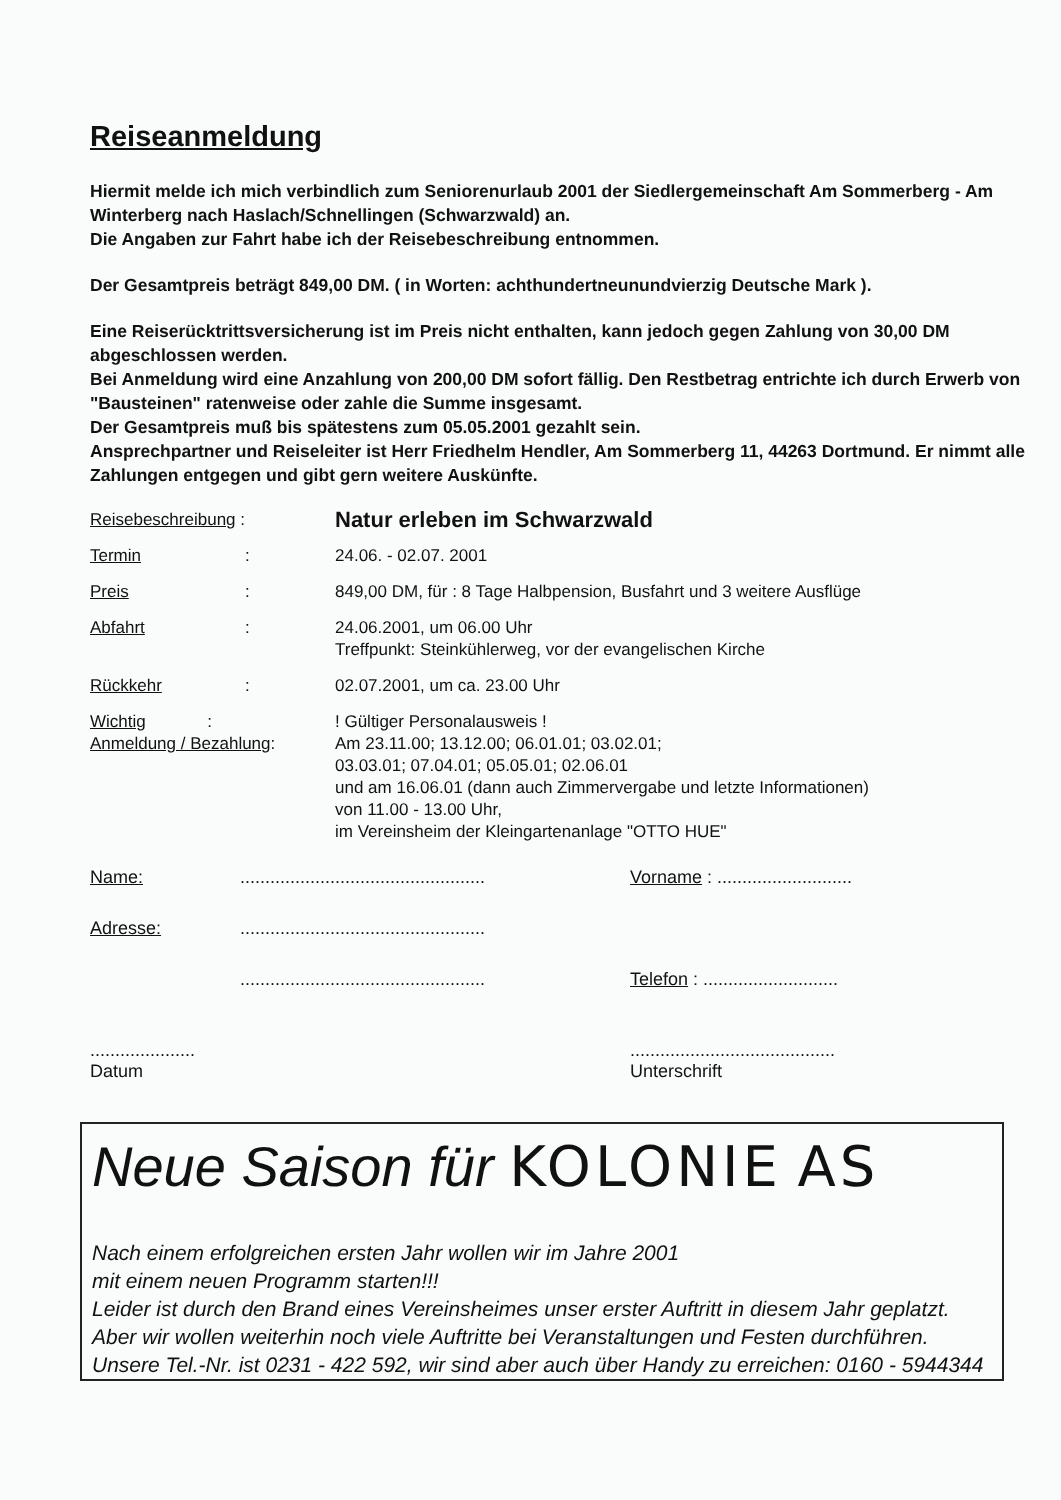Reiseanmeldung
Hiermit melde ich mich verbindlich zum Seniorenurlaub 2001 der Siedlergemeinschaft Am Sommerberg - Am Winterberg nach Haslach/Schnellingen (Schwarzwald) an.
Die Angaben zur Fahrt habe ich der Reisebeschreibung entnommen.
Der Gesamtpreis beträgt 849,00 DM. ( in Worten: achthundertneunundvierzig Deutsche Mark ).
Eine Reiserücktrittsversicherung ist im Preis nicht enthalten, kann jedoch gegen Zahlung von 30,00 DM abgeschlossen werden.
Bei Anmeldung wird eine Anzahlung von 200,00 DM sofort fällig. Den Restbetrag entrichte ich durch Erwerb von "Bausteinen" ratenweise oder zahle die Summe insgesamt.
Der Gesamtpreis muß bis spätestens zum 05.05.2001 gezahlt sein.
Ansprechpartner und Reiseleiter ist Herr Friedhelm Hendler, Am Sommerberg 11, 44263 Dortmund. Er nimmt alle Zahlungen entgegen und gibt gern weitere Auskünfte.
| Reisebeschreibung : | | Natur erleben im Schwarzwald |
| Termin | : | 24.06. - 02.07. 2001 |
| Preis | : | 849,00 DM, für : 8 Tage Halbpension, Busfahrt und 3 weitere Ausflüge |
| Abfahrt | : | 24.06.2001, um 06.00 Uhr Treffpunkt: Steinkühlerweg, vor der evangelischen Kirche |
| Rückkehr | : | 02.07.2001, um ca. 23.00 Uhr |
| Wichtig : Anmeldung / Bezahlung : | | ! Gültiger Personalausweis ! Am 23.11.00; 13.12.00; 06.01.01; 03.02.01; 03.03.01; 07.04.01; 05.05.01; 02.06.01 und am 16.06.01 (dann auch Zimmervergabe und letzte Informationen) von 11.00 - 13.00 Uhr, im Vereinsheim der Kleingartenanlage "OTTO HUE" |
Name:................................................. Vorname : ...........................
Adresse:.................................................
................................................. Telefon : ...........................
.....................
Datum.........................................
Unterschrift
Neue Saison für KOLONIE AS
Nach einem erfolgreichen ersten Jahr wollen wir im Jahre 2001
mit einem neuen Programm starten!!!
Leider ist durch den Brand eines Vereinsheimes unser erster Auftritt in diesem Jahr geplatzt. Aber wir wollen weiterhin noch viele Auftritte bei Veranstaltungen und Festen durchführen. Unsere Tel.-Nr. ist 0231 - 422 592, wir sind aber auch über Handy zu erreichen: 0160 - 5944344